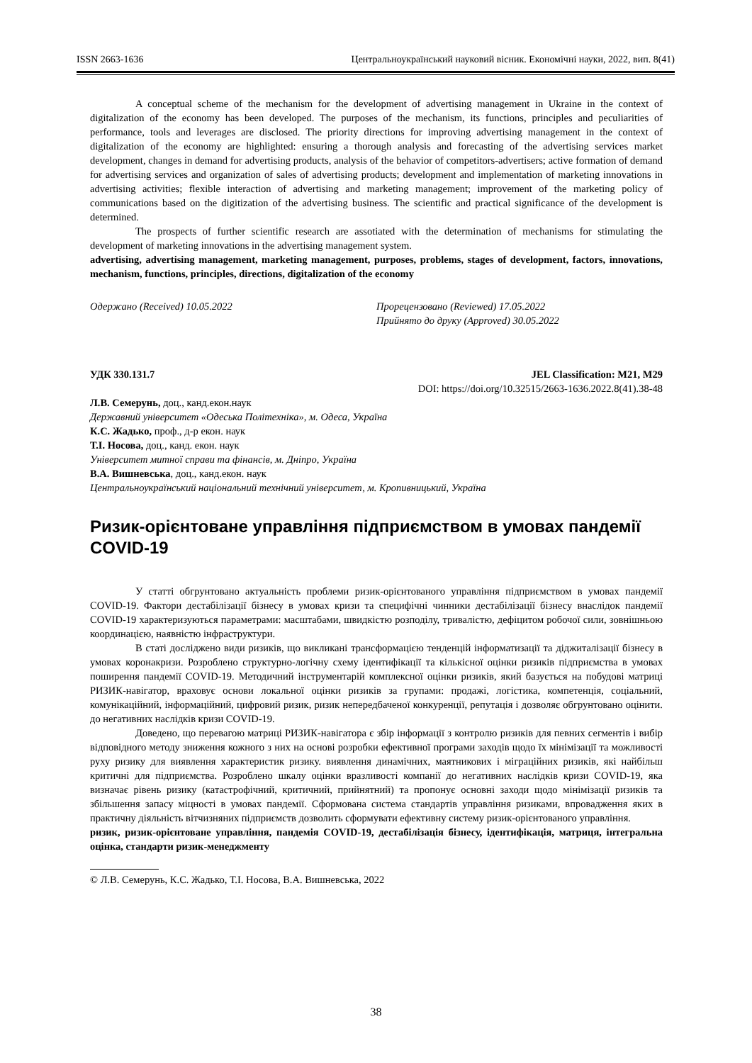ISSN 2663-1636 Центральноукраїнський науковий вісник. Економічні науки, 2022, вип. 8(41)
A conceptual scheme of the mechanism for the development of advertising management in Ukraine in the context of digitalization of the economy has been developed. The purposes of the mechanism, its functions, principles and peculiarities of performance, tools and leverages are disclosed. The priority directions for improving advertising management in the context of digitalization of the economy are highlighted: ensuring a thorough analysis and forecasting of the advertising services market development, changes in demand for advertising products, analysis of the behavior of competitors-advertisers; active formation of demand for advertising services and organization of sales of advertising products; development and implementation of marketing innovations in advertising activities; flexible interaction of advertising and marketing management; improvement of the marketing policy of communications based on the digitization of the advertising business. The scientific and practical significance of the development is determined.
The prospects of further scientific research are assotiated with the determination of mechanisms for stimulating the development of marketing innovations in the advertising management system.
advertising, advertising management, marketing management, purposes, problems, stages of development, factors, innovations, mechanism, functions, principles, directions, digitalization of the economy
Одержано (Received) 10.05.2022 Прорецензовано (Reviewed) 17.05.2022
Прийнято до друку (Approved) 30.05.2022
УДК 330.131.7 JEL Classification: M21, M29
DOI: https://doi.org/10.32515/2663-1636.2022.8(41).38-48
Л.В. Семерунь, доц., канд.екон.наук
Державний університет «Одеська Політехніка», м. Одеса, Україна
К.С. Жадько, проф., д-р екон. наук
Т.І. Носова, доц., канд. екон. наук
Університет митної справи та фінансів, м. Дніпро, Україна
В.А. Вишневська, доц., канд.екон. наук
Центральноукраїнський національний технічний університет, м. Кропивницький, Україна
Ризик-орієнтоване управління підприємством в умовах пандемії COVID-19
У статті обгрунтовано актуальність проблеми ризик-орієнтованого управління підприємством в умовах пандемії COVID-19. Фактори дестабілізації бізнесу в умовах кризи та специфічні чинники дестабілізації бізнесу внаслідок пандемії COVID-19 характеризуються параметрами: масштабами, швидкістю розподілу, тривалістю, дефіцитом робочої сили, зовнішньою координацією, наявністю інфраструктури.
В статі досліджено види ризиків, що викликані трансформацією тенденцій інформатизації та діджиталізації бізнесу в умовах коронакризи. Розроблено структурно-логічну схему ідентифікації та кількісної оцінки ризиків підприємства в умовах поширення пандемії COVID-19. Методичний інструментарій комплексної оцінки ризиків, який базується на побудові матриці РИЗИК-навігатор, враховує основи локальної оцінки ризиків за групами: продажі, логістика, компетенція, соціальний, комунікаційний, інформаційний, цифровий ризик, ризик непередбаченої конкуренції, репутація і дозволяє обгрунтовано оцінити. до негативних наслідків кризи COVID-19.
Доведено, що перевагою матриці РИЗИК-навігатора є збір інформації з контролю ризиків для певних сегментів і вибір відповідного методу зниження кожного з них на основі розробки ефективної програми заходів щодо їх мінімізації та можливості руху ризику для виявлення характеристик ризику. виявлення динамічних, маятникових і міграційних ризиків, які найбільш критичні для підприємства. Розроблено шкалу оцінки вразливості компанії до негативних наслідків кризи COVID-19, яка визначає рівень ризику (катастрофічний, критичний, прийнятний) та пропонує основні заходи щодо мінімізації ризиків та збільшення запасу міцності в умовах пандемії. Сформована система стандартів управління ризиками, впровадження яких в практичну діяльність вітчизняних підприємств дозволить сформувати ефективну систему ризик-орієнтованого управління.
ризик, ризик-орієнтоване управління, пандемія COVID-19, дестабілізація бізнесу, ідентифікація, матриця, інтегральна оцінка, стандарти ризик-менеджменту
© Л.В. Семерунь, К.С. Жадько, Т.І. Носова, В.А. Вишневська, 2022
38